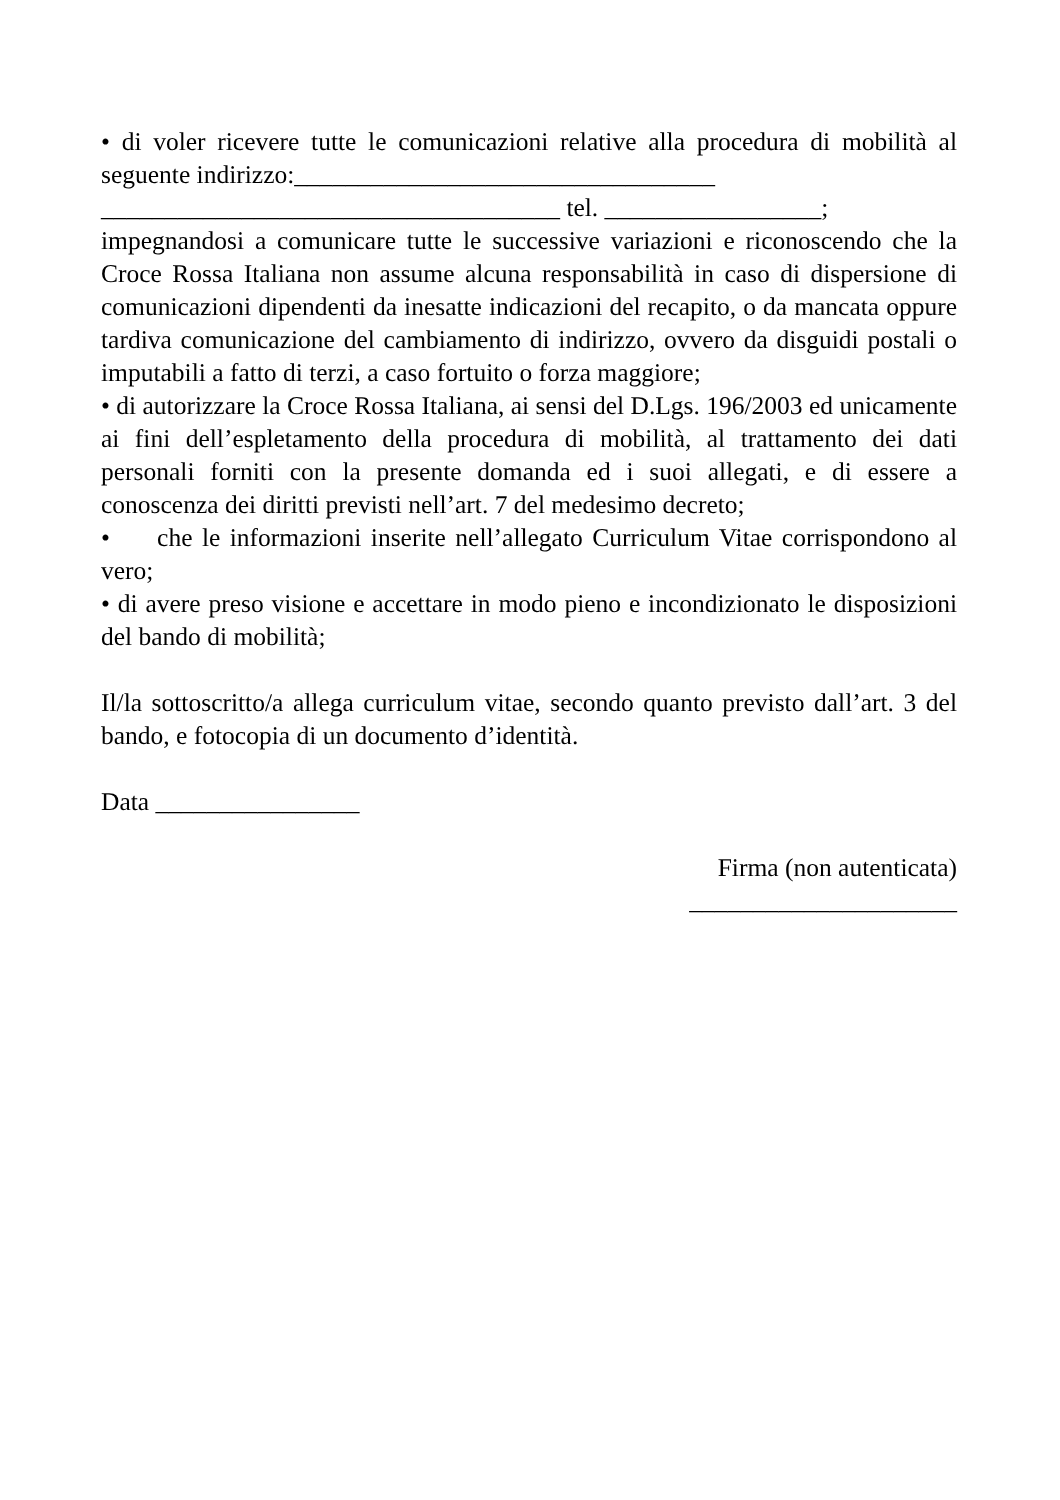• di voler ricevere tutte le comunicazioni relative alla procedura di mobilità al seguente indirizzo:_________________________________
____________________________________ tel. _________________;
impegnandosi a comunicare tutte le successive variazioni e riconoscendo che la Croce Rossa Italiana non assume alcuna responsabilità in caso di dispersione di comunicazioni dipendenti da inesatte indicazioni del recapito, o da mancata oppure tardiva comunicazione del cambiamento di indirizzo, ovvero da disguidi postali o imputabili a fatto di terzi, a caso fortuito o forza maggiore;
• di autorizzare la Croce Rossa Italiana, ai sensi del D.Lgs. 196/2003 ed unicamente ai fini dell’espletamento della procedura di mobilità, al trattamento dei dati personali forniti con la presente domanda ed i suoi allegati, e di essere a conoscenza dei diritti previsti nell’art. 7 del medesimo decreto;
• che le informazioni inserite nell’allegato Curriculum Vitae corrispondono al vero;
• di avere preso visione e accettare in modo pieno e incondizionato le disposizioni del bando di mobilità;
Il/la sottoscritto/a allega curriculum vitae, secondo quanto previsto dall’art. 3 del bando, e fotocopia di un documento d’identità.
Data ________________
Firma (non autenticata)
_____________________